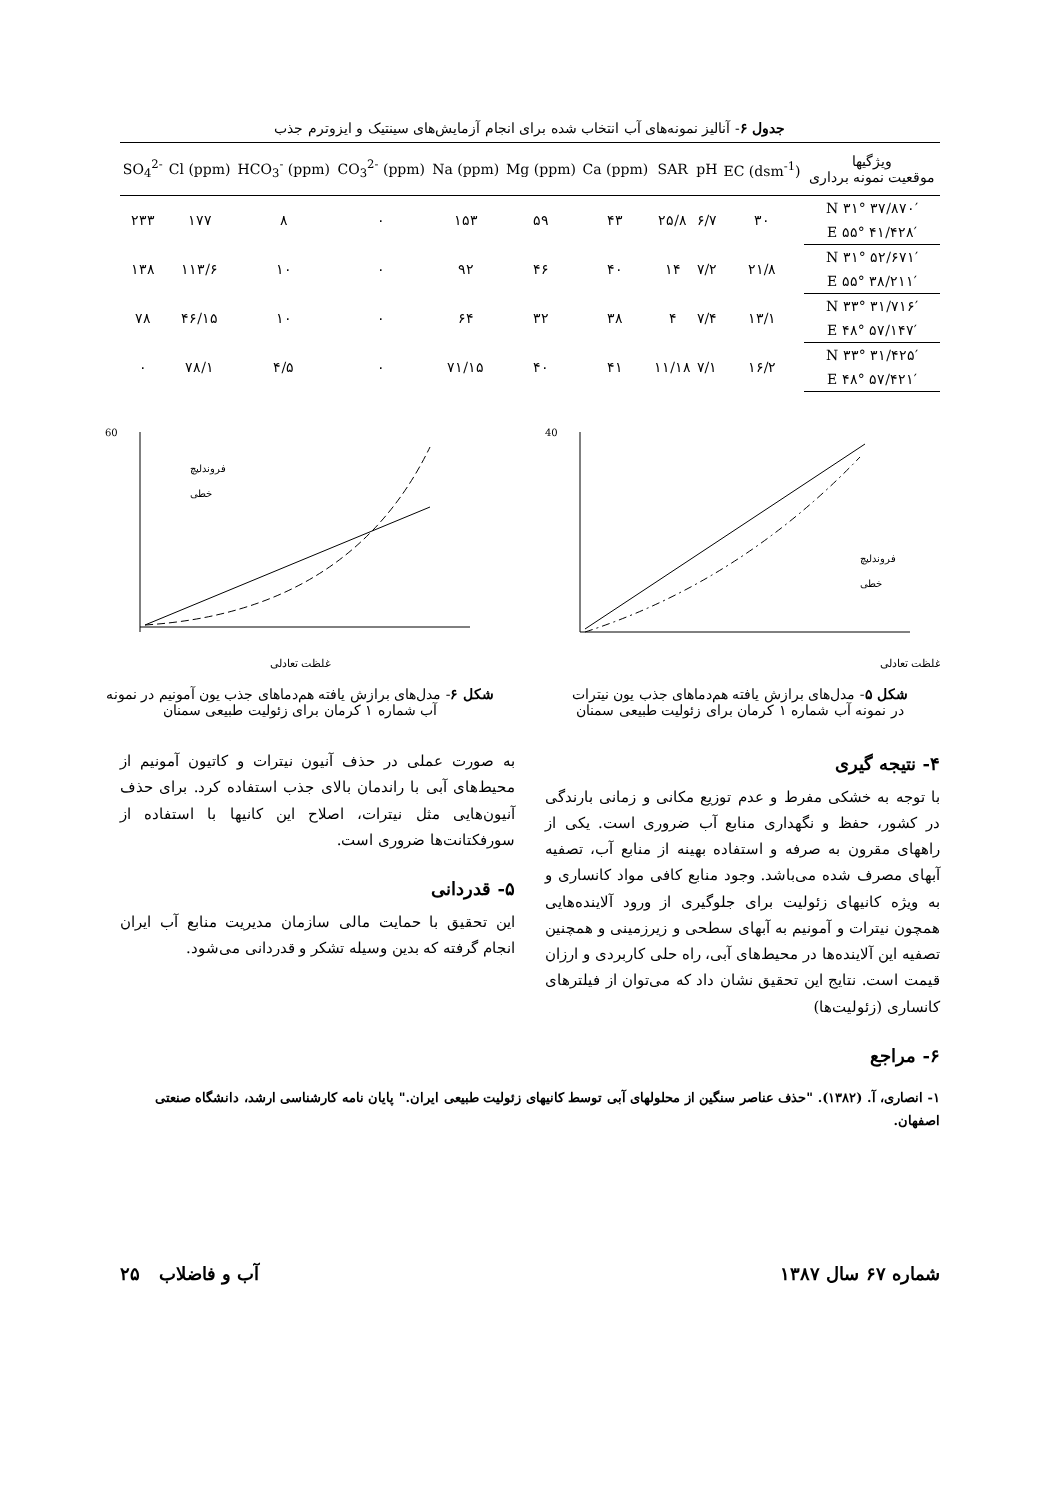جدول ۶- آنالیز نمونه‌های آب انتخاب شده برای انجام آزمایش‌های سینتیک و ایزوترم جذب
| SO<sub>4</sub><sup>2-</sup> | Cl (ppm) | HCO<sub>3</sub><sup>-</sup> (ppm) | CO<sub>3</sub><sup>2-</sup> (ppm) | Na (ppm) | Mg (ppm) | Ca (ppm) | SAR | pH | EC (dsm<sup>-1</sup>) | ویژگیها موقعیت نمونه برداری |
| --- | --- | --- | --- | --- | --- | --- | --- | --- | --- | --- |
| ۲۳۳ | ۱۷۷ | ۸ | ۰ | ۱۵۳ | ۵۹ | ۴۳ | ۲۵/۸ | ۶/۷ | ۳۰ | N ۳۱° ۳۷/۸۷۰′ |
| | | | | | | | | | | E ۵۵° ۴۱/۴۲۸′ |
| ۱۳۸ | ۱۱۳/۶ | ۱۰ | ۰ | ۹۲ | ۴۶ | ۴۰ | ۱۴ | ۷/۲ | ۲۱/۸ | N ۳۱° ۵۲/۶۷۱′ |
| | | | | | | | | | | E ۵۵° ۳۸/۲۱۱′ |
| ۷۸ | ۴۶/۱۵ | ۱۰ | ۰ | ۶۴ | ۳۲ | ۳۸ | ۴ | ۷/۴ | ۱۳/۱ | N ۳۳° ۳۱/۷۱۶′ |
| | | | | | | | | | | E ۴۸° ۵۷/۱۴۷′ |
| ۰ | ۷۸/۱ | ۴/۵ | ۰ | ۷۱/۱۵ | ۴۰ | ۴۱ | ۱۱/۱۸ | ۷/۱ | ۱۶/۲ | N ۳۳° ۳۱/۴۲۵′ |
| | | | | | | | | | | E ۴۸° ۵۷/۴۲۱′ |
40
غلظت تعادلی
فروندلیچ
خطی
شکل ۵- مدل‌های برازش یافته هم‌دماهای جذب یون نیترات
در نمونه آب شماره ۱ کرمان برای زئولیت طبیعی سمنان
60
غلظت تعادلی
فروندلیچ
خطی
شکل ۶- مدل‌های برازش یافته هم‌دماهای جذب یون آمونیم در نمونه
آب شماره ۱ کرمان برای زئولیت طبیعی سمنان
۴- نتیجه گیری
با توجه به خشکی مفرط و عدم توزیع مکانی و زمانی بارندگی در کشور، حفظ و نگهداری منابع آب ضروری است. یکی از راههای مقرون به صرفه و استفاده بهینه از منابع آب، تصفیه آبهای مصرف شده می‌باشد. وجود منابع کافی مواد کانساری و به ویژه کانیهای زئولیت برای جلوگیری از ورود آلاینده‌هایی همچون نیترات و آمونیم به آبهای سطحی و زیرزمینی و همچنین تصفیه این آلاینده‌ها در محیط‌های آبی، راه حلی کاربردی و ارزان قیمت است. نتایج این تحقیق نشان داد که می‌توان از فیلترهای کانساری (زئولیت‌ها)
به صورت عملی در حذف آنیون نیترات و کاتیون آمونیم از محیط‌های آبی با راندمان بالای جذب استفاده کرد. برای حذف آنیون‌هایی مثل نیترات، اصلاح این کانیها با استفاده از سورفکتانت‌ها ضروری است.
۵- قدردانی
این تحقیق با حمایت مالی سازمان مدیریت منابع آب ایران انجام گرفته که بدین وسیله تشکر و قدردانی می‌شود.
۶- مراجع
۱- انصاری، آ. (۱۳۸۲). "حذف عناصر سنگین از محلولهای آبی توسط کانیهای زئولیت طبیعی ایران." پایان نامه کارشناسی ارشد، دانشگاه صنعتی اصفهان.
شماره ۶۷ سال ۱۳۸۷ آب و فاضلاب ۲۵